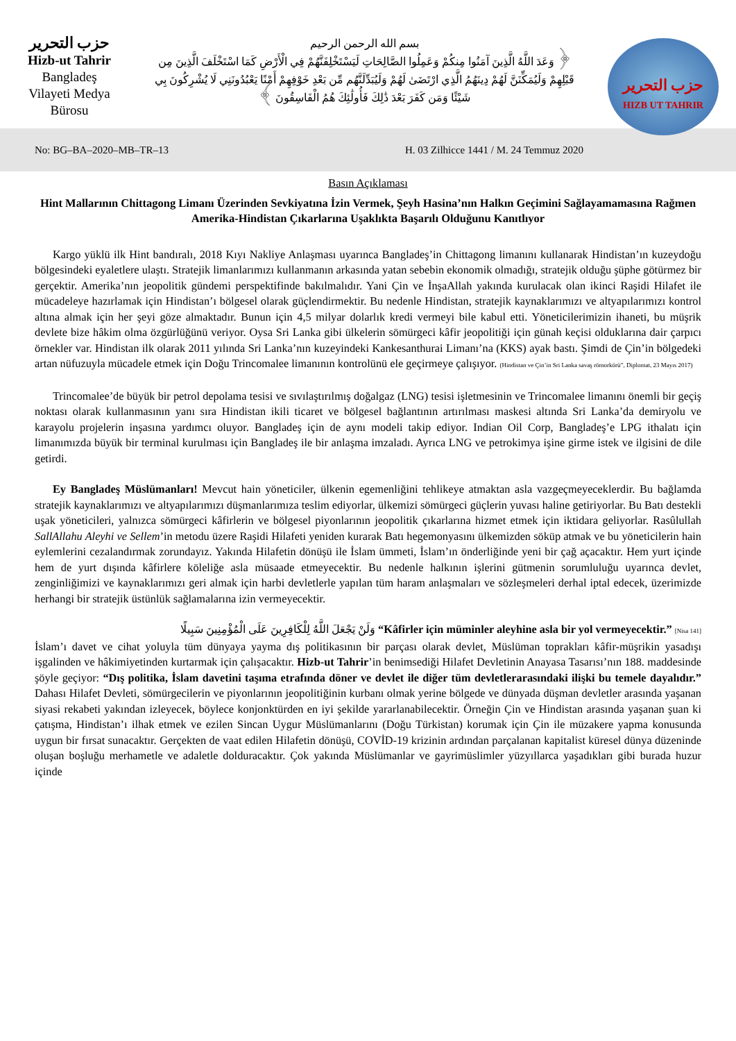حزب التحرير
Hizb-ut Tahrir
Bangladeş
Vilayeti Medya
Bürosu
بسم الله الرحمن الرحيم
﴿ وَعَدَ اللَّهُ الَّذِينَ آمَنُوا مِنكُمْ وَعَمِلُوا الصَّالِحَاتِ لَيَسْتَخْلِفَنَّهُمْ فِي الْأَرْضِ كَمَا اسْتَخْلَفَ الَّذِينَ مِن قَبْلِهِمْ وَلَيُمَكِّنَنَّ لَهُمْ دِينَهُمُ الَّذِي ارْتَضَىٰ لَهُمْ وَلَيُبَدِّلَنَّهُم مِّن بَعْدِ خَوْفِهِمْ أَمْنًا يَعْبُدُونَنِي لَا يُشْرِكُونَ بِي شَيْئًا وَمَن كَفَرَ بَعْدَ ذَٰلِكَ فَأُولَٰئِكَ هُمُ الْفَاسِقُونَ ﴾
حزب التحرير
HIZB UT TAHRIR
No: BG–BA–2020–MB–TR–13 H. 03 Zilhicce 1441 / M. 24 Temmuz 2020
Basın Açıklaması
Hint Mallarının Chittagong Limanı Üzerinden Sevkiyatına İzin Vermek, Şeyh Hasina’nın Halkın Geçimini Sağlayamamasına Rağmen Amerika-Hindistan Çıkarlarına Uşaklıkta Başarılı Olduğunu Kanıtlıyor
Kargo yüklü ilk Hint bandıralı, 2018 Kıyı Nakliye Anlaşması uyarınca Bangladeş’in Chittagong limanını kullanarak Hindistan’ın kuzeydoğu bölgesindeki eyaletlere ulaştı. Stratejik limanlarımızı kullanmanın arkasında yatan sebebin ekonomik olmadığı, stratejik olduğu şüphe götürmez bir gerçektir. Amerika’nın jeopolitik gündemi perspektifinde bakılmalıdır. Yani Çin ve İnşaAllah yakında kurulacak olan ikinci Raşidi Hilafet ile mücadeleye hazırlamak için Hindistan’ı bölgesel olarak güçlendirmektir. Bu nedenle Hindistan, stratejik kaynaklarımızı ve altyapılarımızı kontrol altına almak için her şeyi göze almaktadır. Bunun için 4,5 milyar dolarlık kredi vermeyi bile kabul etti. Yöneticilerimizin ihaneti, bu müşrik devlete bize hâkim olma özgürlüğünü veriyor. Oysa Sri Lanka gibi ülkelerin sömürgeci kâfir jeopolitiği için günah keçisi olduklarına dair çarpıcı örnekler var. Hindistan ilk olarak 2011 yılında Sri Lanka’nın kuzeyindeki Kankesanthurai Limanı’na (KKS) ayak bastı. Şimdi de Çin’in bölgedeki artan nüfuzuyla mücadele etmek için Doğu Trincomalee limanının kontrolünü ele geçirmeye çalışıyor. (Hindistan ve Çin’in Sri Lanka savaş römorkörü”, Diplomat, 23 Mayıs 2017)
Trincomalee’de büyük bir petrol depolama tesisi ve sıvılaştırılmış doğalgaz (LNG) tesisi işletmesinin ve Trincomalee limanını önemli bir geçiş noktası olarak kullanmasının yanı sıra Hindistan ikili ticaret ve bölgesel bağlantının artırılması maskesi altında Sri Lanka’da demiryolu ve karayolu projelerin inşasına yardımcı oluyor. Bangladeş için de aynı modeli takip ediyor. Indian Oil Corp, Bangladeş’e LPG ithalatı için limanımızda büyük bir terminal kurulması için Bangladeş ile bir anlaşma imzaladı. Ayrıca LNG ve petrokimya işine girme istek ve ilgisini de dile getirdi.
Ey Bangladeş Müslümanları! Mevcut hain yöneticiler, ülkenin egemenliğini tehlikeye atmaktan asla vazgeçmeyeceklerdir. Bu bağlamda stratejik kaynaklarımızı ve altyapılarımızı düşmanlarımıza teslim ediyorlar, ülkemizi sömürgeci güçlerin yuvası haline getiriyorlar. Bu Batı destekli uşak yöneticileri, yalnızca sömürgeci kâfirlerin ve bölgesel piyonlarının jeopolitik çıkarlarına hizmet etmek için iktidara geliyorlar. Rasûlullah SallAllahu Aleyhi ve Sellem’in metodu üzere Raşidi Hilafeti yeniden kurarak Batı hegemonyasını ülkemizden söküp atmak ve bu yöneticilerin hain eylemlerini cezalandırmak zorundayız. Yakında Hilafetin dönüşü ile İslam ümmeti, İslam’ın önderliğinde yeni bir çağ açacaktır. Hem yurt içinde hem de yurt dışında kâfirlere köleliğe asla müsaade etmeyecektir. Bu nedenle halkının işlerini gütmenin sorumluluğu uyarınca devlet, zenginliğimizi ve kaynaklarımızı geri almak için harbi devletlerle yapılan tüm haram anlaşmaları ve sözleşmeleri derhal iptal edecek, üzerimizde herhangi bir stratejik üstünlük sağlamalarına izin vermeyecektir.
وَلَنْ يَجْعَلَ اللَّهُ لِلْكَافِرِينَ عَلَى الْمُؤْمِنِينَ سَبِيلًا “Kâfirler için müminler aleyhine asla bir yol vermeyecektir.” [Nisa 141]
İslam’ı davet ve cihat yoluyla tüm dünyaya yayma dış politikasının bir parçası olarak devlet, Müslüman toprakları kâfir-müşrikin yasadışı işgalinden ve hâkimiyetinden kurtarmak için çalışacaktır. Hizb-ut Tahrir’in benimsediği Hilafet Devletinin Anayasa Tasarısı’nın 188. maddesinde şöyle geçiyor: “Dış politika, İslam davetini taşıma etrafında döner ve devlet ile diğer tüm devletlerarasındaki ilişki bu temele dayalıdır.” Dahası Hilafet Devleti, sömürgecilerin ve piyonlarının jeopolitiğinin kurbanı olmak yerine bölgede ve dünyada düşman devletler arasında yaşanan siyasi rekabeti yakından izleyecek, böylece konjonktürden en iyi şekilde yararlanabilecektir. Örneğin Çin ve Hindistan arasında yaşanan şuan ki çatışma, Hindistan’ı ilhak etmek ve ezilen Sincan Uygur Müslümanlarını (Doğu Türkistan) korumak için Çin ile müzakere yapma konusunda uygun bir fırsat sunacaktır. Gerçekten de vaat edilen Hilafetin dönüşü, COVİD-19 krizinin ardından parçalanan kapitalist küresel dünya düzeninde oluşan boşluğu merhametle ve adaletle dolduracaktır. Çok yakında Müslümanlar ve gayrimüslimler yüzyıllarca yaşadıkları gibi burada huzur içinde